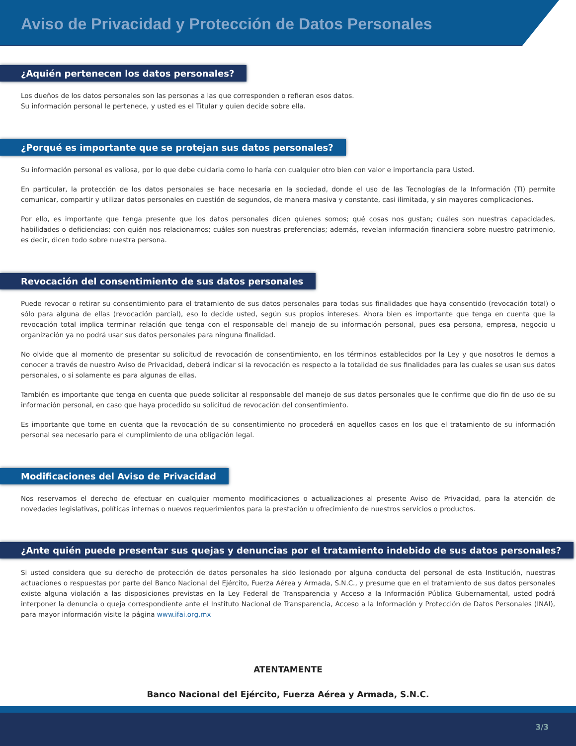Aviso de Privacidad y Protección de Datos Personales
¿Aquién pertenecen los datos personales?
Los dueños de los datos personales son las personas a las que corresponden o refieran esos datos.
Su información personal le pertenece, y usted es el Titular y quien decide sobre ella.
¿Porqué es importante que se protejan sus datos personales?
Su información personal es valiosa, por lo que debe cuidarla como lo haría con cualquier otro bien con valor e importancia para Usted.
En particular, la protección de los datos personales se hace necesaria en la sociedad, donde el uso de las Tecnologías de la Información (TI) permite comunicar, compartir y utilizar datos personales en cuestión de segundos, de manera masiva y constante, casi ilimitada, y sin mayores complicaciones.
Por ello, es importante que tenga presente que los datos personales dicen quienes somos; qué cosas nos gustan; cuáles son nuestras capacidades, habilidades o deficiencias; con quién nos relacionamos; cuáles son nuestras preferencias; además, revelan información financiera sobre nuestro patrimonio, es decir, dicen todo sobre nuestra persona.
Revocación del consentimiento de sus datos personales
Puede revocar o retirar su consentimiento para el tratamiento de sus datos personales para todas sus finalidades que haya consentido (revocación total) o sólo para alguna de ellas (revocación parcial), eso lo decide usted, según sus propios intereses. Ahora bien es importante que tenga en cuenta que la revocación total implica terminar relación que tenga con el responsable del manejo de su información personal, pues esa persona, empresa, negocio u organización ya no podrá usar sus datos personales para ninguna finalidad.
No olvide que al momento de presentar su solicitud de revocación de consentimiento, en los términos establecidos por la Ley y que nosotros le demos a conocer a través de nuestro Aviso de Privacidad, deberá indicar si la revocación es respecto a la totalidad de sus finalidades para las cuales se usan sus datos personales, o si solamente es para algunas de ellas.
También es importante que tenga en cuenta que puede solicitar al responsable del manejo de sus datos personales que le confirme que dio fin de uso de su información personal, en caso que haya procedido su solicitud de revocación del consentimiento.
Es importante que tome en cuenta que la revocación de su consentimiento no procederá en aquellos casos en los que el tratamiento de su información personal sea necesario para el cumplimiento de una obligación legal.
Modificaciones del Aviso de Privacidad
Nos reservamos el derecho de efectuar en cualquier momento modificaciones o actualizaciones al presente Aviso de Privacidad, para la atención de novedades legislativas, políticas internas o nuevos requerimientos para la prestación u ofrecimiento de nuestros servicios o productos.
¿Ante quién puede presentar sus quejas y denuncias por el tratamiento indebido de sus datos personales?
Si usted considera que su derecho de protección de datos personales ha sido lesionado por alguna conducta del personal de esta Institución, nuestras actuaciones o respuestas por parte del Banco Nacional del Ejército, Fuerza Aérea y Armada, S.N.C., y presume que en el tratamiento de sus datos personales existe alguna violación a las disposiciones previstas en la Ley Federal de Transparencia y Acceso a la Información Pública Gubernamental, usted podrá interponer la denuncia o queja correspondiente ante el Instituto Nacional de Transparencia, Acceso a la Información y Protección de Datos Personales (INAI), para mayor información visite la página www.ifai.org.mx
ATENTAMENTE
Banco Nacional del Ejército, Fuerza Aérea y Armada, S.N.C.
3/3